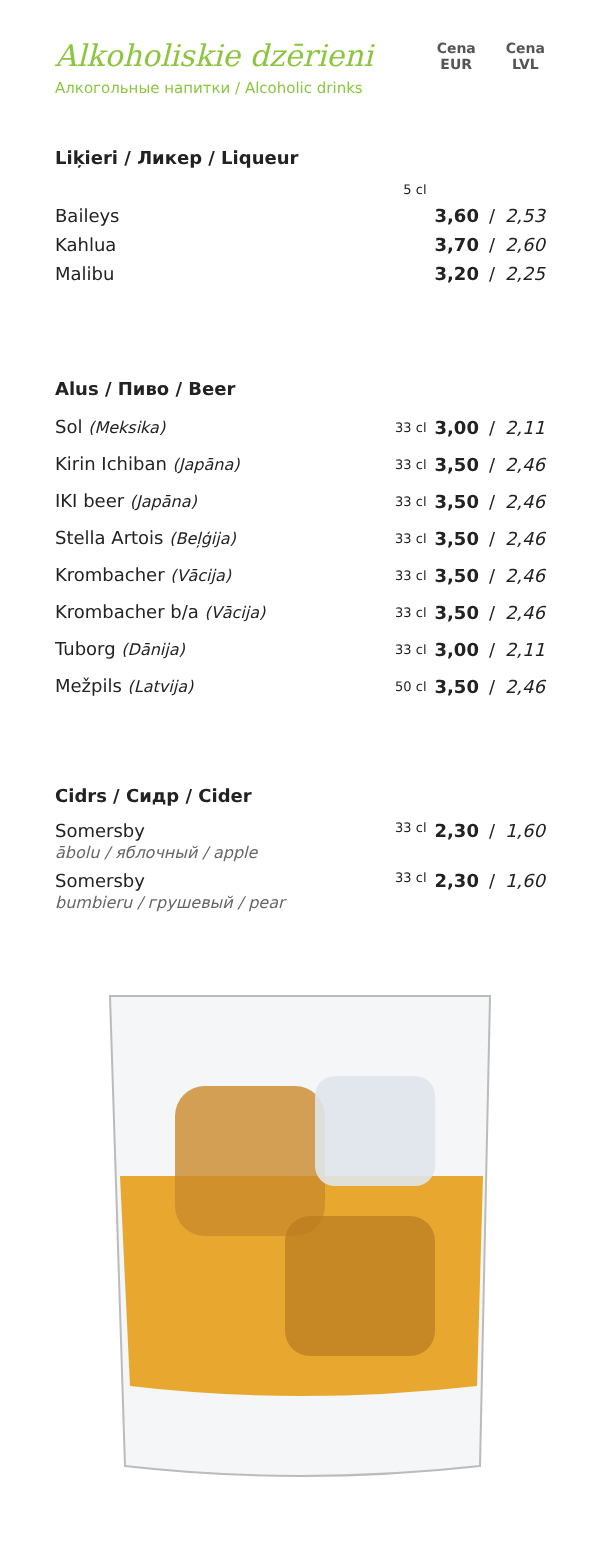Alkoholiskie dzērieni
Алкогольные напитки / Alcoholic drinks
Cena
EUR
Cena
LVL
Liķieri / Ликер / Liqueur
| | 5 cl | | | |
| Baileys | | 3,60 | / | 2,53 |
| Kahlua | | 3,70 | / | 2,60 |
| Malibu | | 3,20 | / | 2,25 |
Alus / Пиво / Beer
| Sol (Meksika) | 33 cl | 3,00 | / | 2,11 |
| Kirin Ichiban (Japāna) | 33 cl | 3,50 | / | 2,46 |
| IKI beer (Japāna) | 33 cl | 3,50 | / | 2,46 |
| Stella Artois (Beļģija) | 33 cl | 3,50 | / | 2,46 |
| Krombacher (Vācija) | 33 cl | 3,50 | / | 2,46 |
| Krombacher b/a (Vācija) | 33 cl | 3,50 | / | 2,46 |
| Tuborg (Dānija) | 33 cl | 3,00 | / | 2,11 |
| Mežpils (Latvija) | 50 cl | 3,50 | / | 2,46 |
Cidrs / Сидр / Cider
| Somersby ābolu / яблочный / apple | 33 cl | 2,30 | / | 1,60 |
| Somersby bumbieru / грушевый / pear | 33 cl | 2,30 | / | 1,60 |